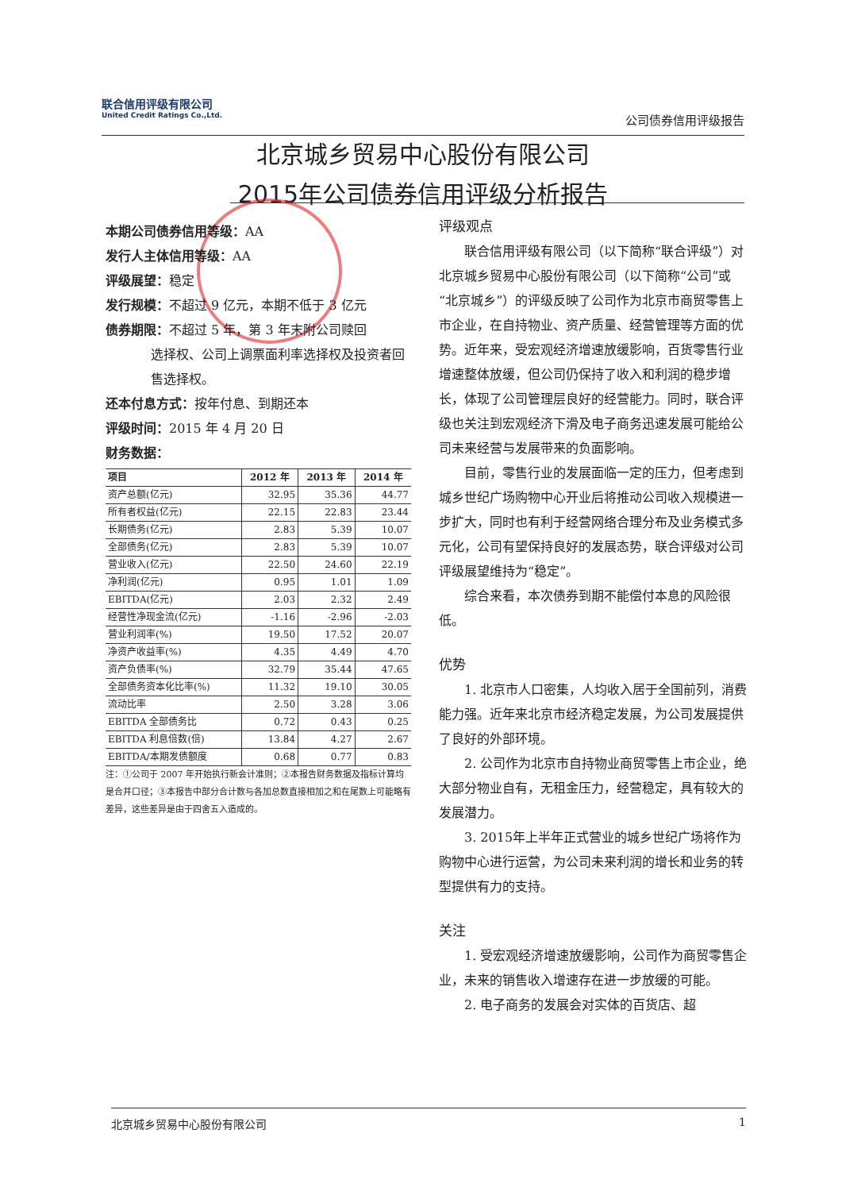联合信用评级有限公司
United Credit Ratings Co.,Ltd.
公司债券信用评级报告
北京城乡贸易中心股份有限公司
2015年公司债券信用评级分析报告
本期公司债券信用等级：AA
发行人主体信用等级：AA
评级展望：稳定
发行规模：不超过 9 亿元，本期不低于 3 亿元
债券期限：不超过 5 年，第 3 年末附公司赎回
选择权、公司上调票面利率选择权及投资者回售选择权。
还本付息方式：按年付息、到期还本
评级时间：2015 年 4 月 20 日
财务数据：
| 项目 | 2012 年 | 2013 年 | 2014 年 |
| --- | --- | --- | --- |
| 资产总额(亿元) | 32.95 | 35.36 | 44.77 |
| 所有者权益(亿元) | 22.15 | 22.83 | 23.44 |
| 长期债务(亿元) | 2.83 | 5.39 | 10.07 |
| 全部债务(亿元) | 2.83 | 5.39 | 10.07 |
| 营业收入(亿元) | 22.50 | 24.60 | 22.19 |
| 净利润(亿元) | 0.95 | 1.01 | 1.09 |
| EBITDA(亿元) | 2.03 | 2.32 | 2.49 |
| 经营性净现金流(亿元) | -1.16 | -2.96 | -2.03 |
| 营业利润率(%) | 19.50 | 17.52 | 20.07 |
| 净资产收益率(%) | 4.35 | 4.49 | 4.70 |
| 资产负债率(%) | 32.79 | 35.44 | 47.65 |
| 全部债务资本化比率(%) | 11.32 | 19.10 | 30.05 |
| 流动比率 | 2.50 | 3.28 | 3.06 |
| EBITDA 全部债务比 | 0.72 | 0.43 | 0.25 |
| EBITDA 利息倍数(倍) | 13.84 | 4.27 | 2.67 |
| EBITDA/本期发债额度 | 0.68 | 0.77 | 0.83 |
注：①公司于 2007 年开始执行新会计准则；②本报告财务数据及指标计算均是合并口径；③本报告中部分合计数与各加总数直接相加之和在尾数上可能略有差异，这些差异是由于四舍五入造成的。
评级观点
联合信用评级有限公司（以下简称“联合评级”）对北京城乡贸易中心股份有限公司（以下简称“公司”或“北京城乡”）的评级反映了公司作为北京市商贸零售上市企业，在自持物业、资产质量、经营管理等方面的优势。近年来，受宏观经济增速放缓影响，百货零售行业增速整体放缓，但公司仍保持了收入和利润的稳步增长，体现了公司管理层良好的经营能力。同时，联合评级也关注到宏观经济下滑及电子商务迅速发展可能给公司未来经营与发展带来的负面影响。
目前，零售行业的发展面临一定的压力，但考虑到城乡世纪广场购物中心开业后将推动公司收入规模进一步扩大，同时也有利于经营网络合理分布及业务模式多元化，公司有望保持良好的发展态势，联合评级对公司评级展望维持为“稳定”。
综合来看，本次债券到期不能偿付本息的风险很低。
优势
1. 北京市人口密集，人均收入居于全国前列，消费能力强。近年来北京市经济稳定发展，为公司发展提供了良好的外部环境。
2. 公司作为北京市自持物业商贸零售上市企业，绝大部分物业自有，无租金压力，经营稳定，具有较大的发展潜力。
3. 2015年上半年正式营业的城乡世纪广场将作为购物中心进行运营，为公司未来利润的增长和业务的转型提供有力的支持。
关注
1. 受宏观经济增速放缓影响，公司作为商贸零售企业，未来的销售收入增速存在进一步放缓的可能。
2. 电子商务的发展会对实体的百货店、超
北京城乡贸易中心股份有限公司 1